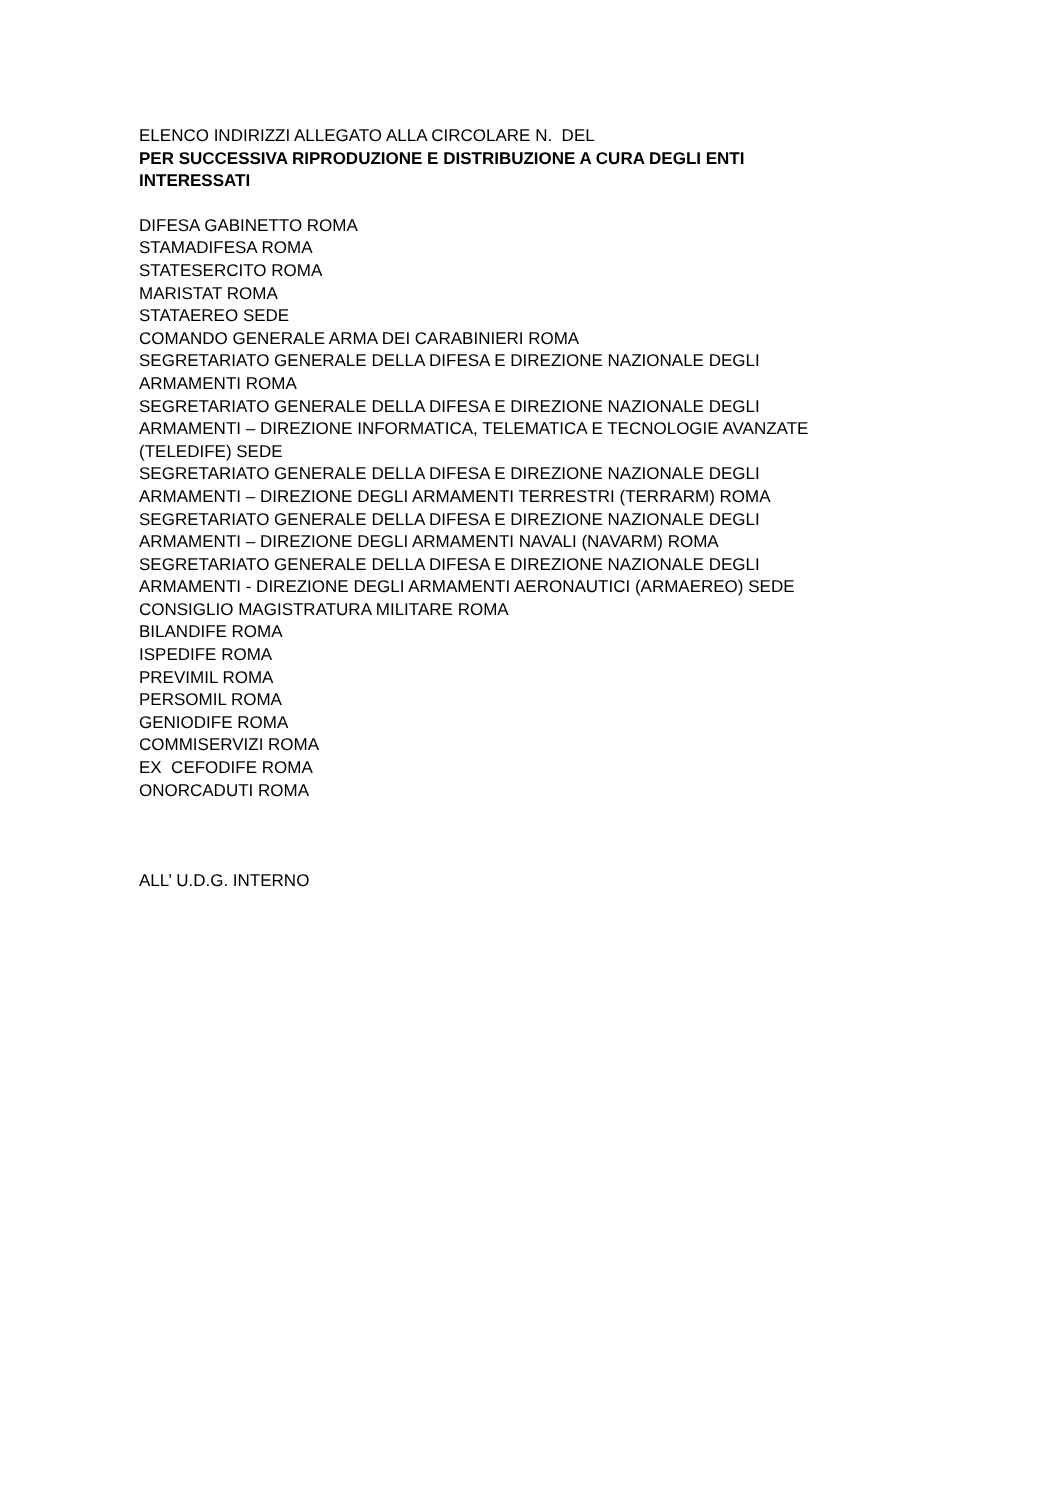ELENCO INDIRIZZI ALLEGATO ALLA CIRCOLARE N. DEL
PER SUCCESSIVA RIPRODUZIONE E DISTRIBUZIONE A CURA DEGLI ENTI INTERESSATI
DIFESA GABINETTO ROMA
STAMADIFESA ROMA
STATESERCITO ROMA
MARISTAT ROMA
STATAEREO SEDE
COMANDO GENERALE ARMA DEI CARABINIERI ROMA
SEGRETARIATO GENERALE DELLA DIFESA E DIREZIONE NAZIONALE DEGLI ARMAMENTI ROMA
SEGRETARIATO GENERALE DELLA DIFESA E DIREZIONE NAZIONALE DEGLI ARMAMENTI – DIREZIONE INFORMATICA, TELEMATICA E TECNOLOGIE AVANZATE (TELEDIFE) SEDE
SEGRETARIATO GENERALE DELLA DIFESA E DIREZIONE NAZIONALE DEGLI ARMAMENTI – DIREZIONE DEGLI ARMAMENTI TERRESTRI (TERRARM) ROMA
SEGRETARIATO GENERALE DELLA DIFESA E DIREZIONE NAZIONALE DEGLI ARMAMENTI – DIREZIONE DEGLI ARMAMENTI NAVALI (NAVARM) ROMA
SEGRETARIATO GENERALE DELLA DIFESA E DIREZIONE NAZIONALE DEGLI ARMAMENTI - DIREZIONE DEGLI ARMAMENTI AERONAUTICI (ARMAEREO) SEDE
CONSIGLIO MAGISTRATURA MILITARE ROMA
BILANDIFE ROMA
ISPEDIFE ROMA
PREVIMIL ROMA
PERSOMIL ROMA
GENIODIFE ROMA
COMMISERVIZI ROMA
EX CEFODIFE ROMA
ONORCADUTI ROMA
ALL’ U.D.G. INTERNO